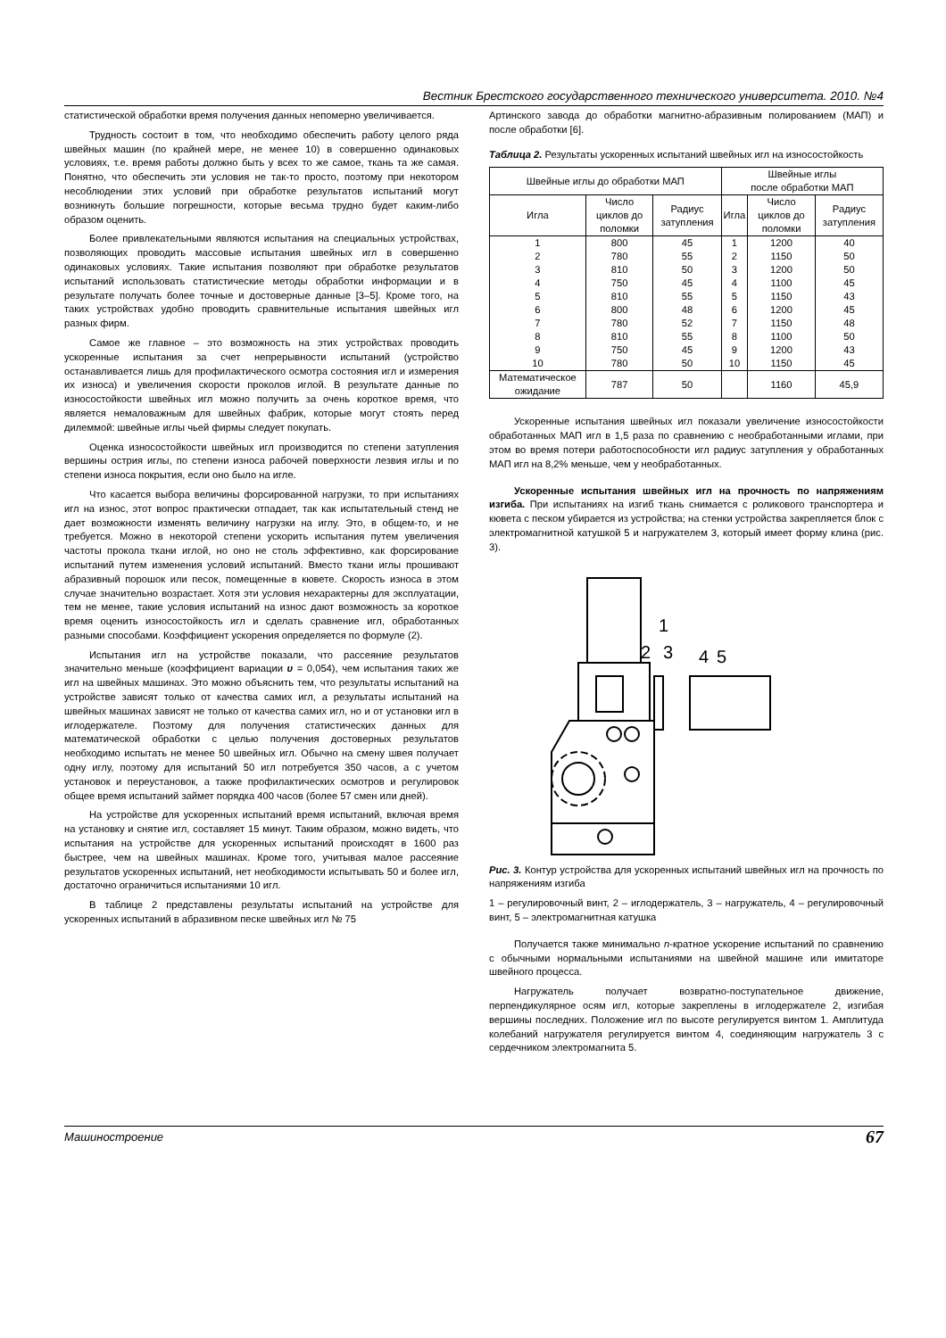Вестник Брестского государственного технического университета. 2010. №4
статистической обработки время получения данных непомерно увеличивается.
Трудность состоит в том, что необходимо обеспечить работу целого ряда швейных машин (по крайней мере, не менее 10) в совершенно одинаковых условиях, т.е. время работы должно быть у всех то же самое, ткань та же самая. Понятно, что обеспечить эти условия не так-то просто, поэтому при некотором несоблюдении этих условий при обработке результатов испытаний могут возникнуть большие погрешности, которые весьма трудно будет каким-либо образом оценить.
Более привлекательными являются испытания на специальных устройствах, позволяющих проводить массовые испытания швейных игл в совершенно одинаковых условиях. Такие испытания позволяют при обработке результатов испытаний использовать статистические методы обработки информации и в результате получать более точные и достоверные данные [3–5]. Кроме того, на таких устройствах удобно проводить сравнительные испытания швейных игл разных фирм.
Самое же главное – это возможность на этих устройствах проводить ускоренные испытания за счет непрерывности испытаний (устройство останавливается лишь для профилактического осмотра состояния игл и измерения их износа) и увеличения скорости проколов иглой. В результате данные по износостойкости швейных игл можно получить за очень короткое время, что является немаловажным для швейных фабрик, которые могут стоять перед дилеммой: швейные иглы чьей фирмы следует покупать.
Оценка износостойкости швейных игл производится по степени затупления вершины острия иглы, по степени износа рабочей поверхности лезвия иглы и по степени износа покрытия, если оно было на игле.
Что касается выбора величины форсированной нагрузки, то при испытаниях игл на износ, этот вопрос практически отпадает, так как испытательный стенд не дает возможности изменять величину нагрузки на иглу. Это, в общем-то, и не требуется. Можно в некоторой степени ускорить испытания путем увеличения частоты прокола ткани иглой, но оно не столь эффективно, как форсирование испытаний путем изменения условий испытаний. Вместо ткани иглы прошивают абразивный порошок или песок, помещенные в кювете. Скорость износа в этом случае значительно возрастает. Хотя эти условия нехарактерны для эксплуатации, тем не менее, такие условия испытаний на износ дают возможность за короткое время оценить износостойкость игл и сделать сравнение игл, обработанных разными способами. Коэффициент ускорения определяется по формуле (2).
Испытания игл на устройстве показали, что рассеяние результатов значительно меньше (коэффициент вариации υ = 0,054), чем испытания таких же игл на швейных машинах. Это можно объяснить тем, что результаты испытаний на устройстве зависят только от качества самих игл, а результаты испытаний на швейных машинах зависят не только от качества самих игл, но и от установки игл в иглодержателе. Поэтому для получения статистических данных для математической обработки с целью получения достоверных результатов необходимо испытать не менее 50 швейных игл. Обычно на смену швея получает одну иглу, поэтому для испытаний 50 игл потребуется 350 часов, а с учетом установок и переустановок, а также профилактических осмотров и регулировок общее время испытаний займет порядка 400 часов (более 57 смен или дней).
На устройстве для ускоренных испытаний время испытаний, включая время на установку и снятие игл, составляет 15 минут. Таким образом, можно видеть, что испытания на устройстве для ускоренных испытаний происходят в 1600 раз быстрее, чем на швейных машинах. Кроме того, учитывая малое рассеяние результатов ускоренных испытаний, нет необходимости испытывать 50 и более игл, достаточно ограничиться испытаниями 10 игл.
В таблице 2 представлены результаты испытаний на устройстве для ускоренных испытаний в абразивном песке швейных игл № 75
Артинского завода до обработки магнитно-абразивным полированием (МАП) и после обработки [6].
Таблица 2. Результаты ускоренных испытаний швейных игл на износостойкость
| Швейные иглы до обработки МАП | | | Швейные иглы после обработки МАП | | |
| --- | --- | --- | --- | --- | --- |
| Игла | Число циклов до поломки | Радиус затупления | Игла | Число циклов до поломки | Радиус затупления |
| 1 | 800 | 45 | 1 | 1200 | 40 |
| 2 | 780 | 55 | 2 | 1150 | 50 |
| 3 | 810 | 50 | 3 | 1200 | 50 |
| 4 | 750 | 45 | 4 | 1100 | 45 |
| 5 | 810 | 55 | 5 | 1150 | 43 |
| 6 | 800 | 48 | 6 | 1200 | 45 |
| 7 | 780 | 52 | 7 | 1150 | 48 |
| 8 | 810 | 55 | 8 | 1100 | 50 |
| 9 | 750 | 45 | 9 | 1200 | 43 |
| 10 | 780 | 50 | 10 | 1150 | 45 |
| Математическое ожидание | 787 | 50 | | 1160 | 45,9 |
Ускоренные испытания швейных игл показали увеличение износостойкости обработанных МАП игл в 1,5 раза по сравнению с необработанными иглами, при этом во время потери работоспособности игл радиус затупления у обработанных МАП игл на 8,2% меньше, чем у необработанных.
Ускоренные испытания швейных игл на прочность по напряжениям изгиба. При испытаниях на изгиб ткань снимается с роликового транспортера и кювета с песком убирается из устройства; на стенки устройства закрепляется блок с электромагнитной катушкой 5 и нагружателем 3, который имеет форму клина (рис. 3).
1
2
3
4
5
Рис. 3. Контур устройства для ускоренных испытаний швейных игл на прочность по напряжениям изгиба
1 – регулировочный винт, 2 – иглодержатель, 3 – нагружатель, 4 – регулировочный винт, 5 – электромагнитная катушка
Получается также минимально n-кратное ускорение испытаний по сравнению с обычными нормальными испытаниями на швейной машине или имитаторе швейного процесса.
Нагружатель получает возвратно-поступательное движение, перпендикулярное осям игл, которые закреплены в иглодержателе 2, изгибая вершины последних. Положение игл по высоте регулируется винтом 1. Амплитуда колебаний нагружателя регулируется винтом 4, соединяющим нагружатель 3 с сердечником электромагнита 5.
Машиностроение 67